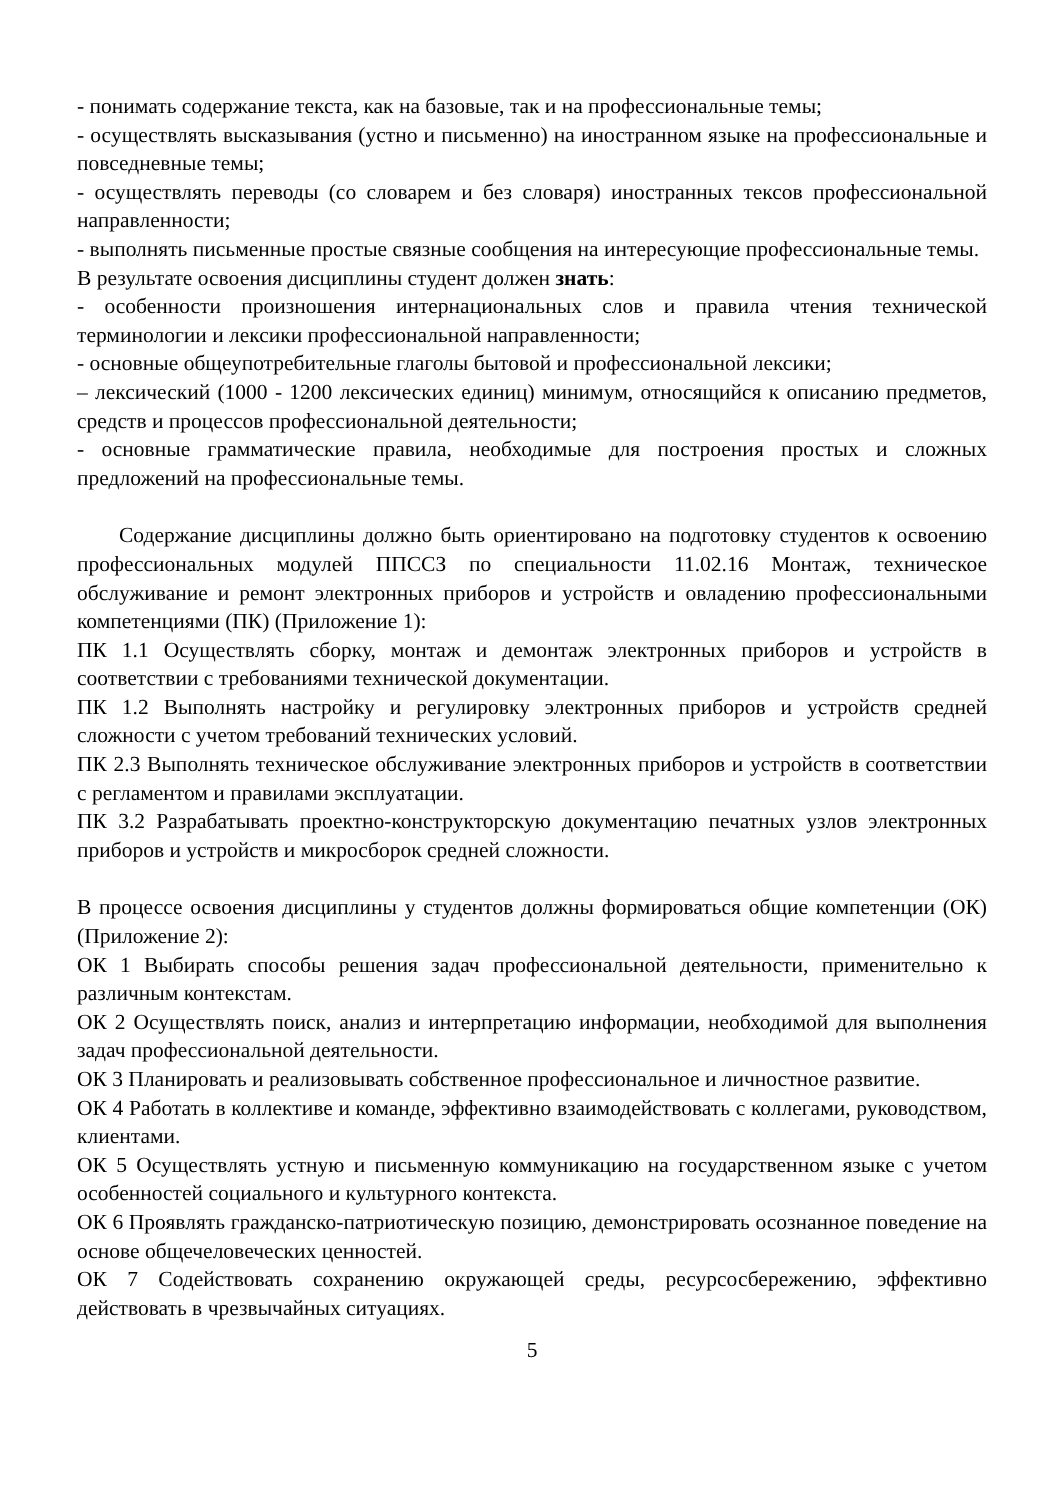- понимать содержание текста, как на базовые, так и на профессиональные темы;
- осуществлять высказывания (устно и письменно) на иностранном языке на профессиональные и повседневные темы;
- осуществлять переводы (со словарем и без словаря) иностранных тексов профессиональной направленности;
- выполнять письменные простые связные сообщения на интересующие профессиональные темы.
В результате освоения дисциплины студент должен знать:
- особенности произношения интернациональных слов и правила чтения технической терминологии и лексики профессиональной направленности;
- основные общеупотребительные глаголы бытовой и профессиональной лексики;
– лексический (1000 - 1200 лексических единиц) минимум, относящийся к описанию предметов, средств и процессов профессиональной деятельности;
- основные грамматические правила, необходимые для построения простых и сложных предложений на профессиональные темы.
Содержание дисциплины должно быть ориентировано на подготовку студентов к освоению профессиональных модулей ППССЗ по специальности 11.02.16 Монтаж, техническое обслуживание и ремонт электронных приборов и устройств и овладению профессиональными компетенциями (ПК) (Приложение 1):
ПК 1.1 Осуществлять сборку, монтаж и демонтаж электронных приборов и устройств в соответствии с требованиями технической документации.
ПК 1.2 Выполнять настройку и регулировку электронных приборов и устройств средней сложности с учетом требований технических условий.
ПК 2.3 Выполнять техническое обслуживание электронных приборов и устройств в соответствии с регламентом и правилами эксплуатации.
ПК 3.2 Разрабатывать проектно-конструкторскую документацию печатных узлов электронных приборов и устройств и микросборок средней сложности.
В процессе освоения дисциплины у студентов должны формироваться общие компетенции (ОК) (Приложение 2):
ОК 1 Выбирать способы решения задач профессиональной деятельности, применительно к различным контекстам.
ОК 2 Осуществлять поиск, анализ и интерпретацию информации, необходимой для выполнения задач профессиональной деятельности.
ОК 3 Планировать и реализовывать собственное профессиональное и личностное развитие.
ОК 4 Работать в коллективе и команде, эффективно взаимодействовать с коллегами, руководством, клиентами.
ОК 5 Осуществлять устную и письменную коммуникацию на государственном языке с учетом особенностей социального и культурного контекста.
ОК 6 Проявлять гражданско-патриотическую позицию, демонстрировать осознанное поведение на основе общечеловеческих ценностей.
ОК 7 Содействовать сохранению окружающей среды, ресурсосбережению, эффективно действовать в чрезвычайных ситуациях.
5